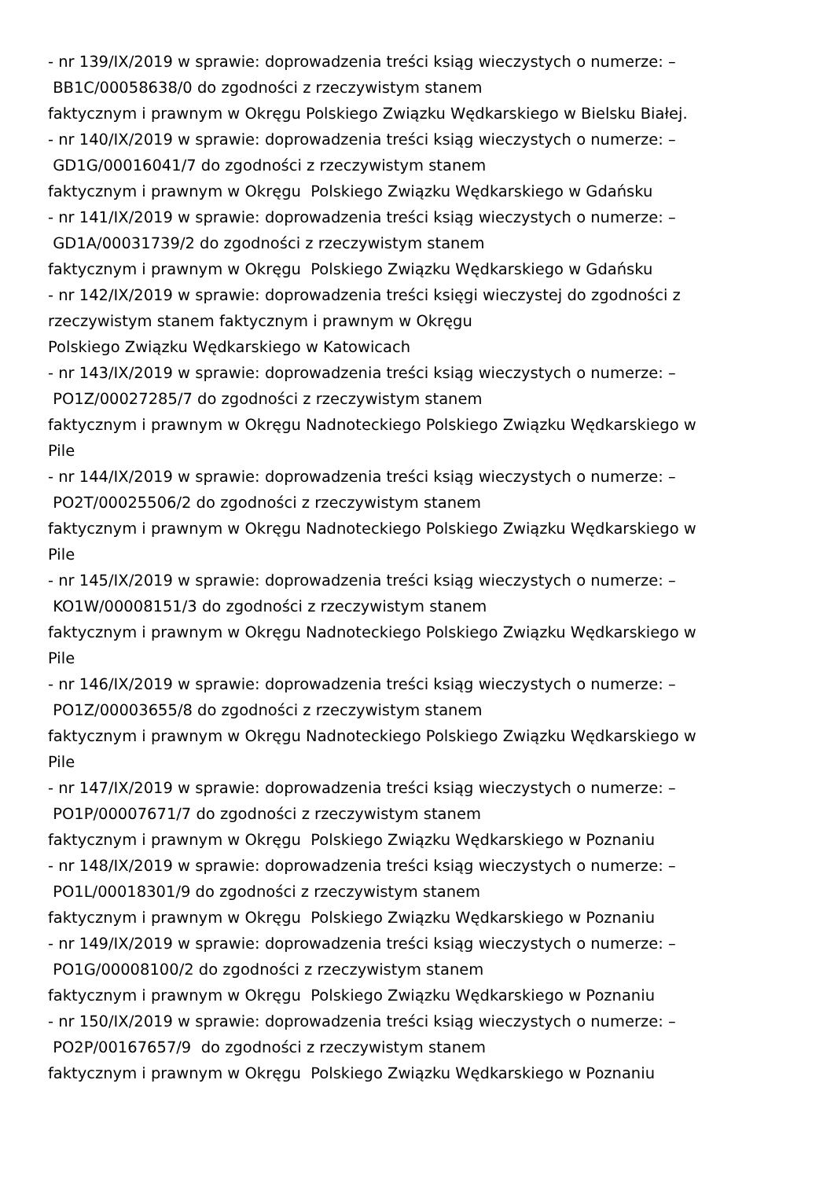- nr 139/IX/2019 w sprawie: doprowadzenia treści ksiąg wieczystych o numerze: –
BB1C/00058638/0 do zgodności z rzeczywistym stanem
faktycznym i prawnym w Okręgu Polskiego Związku Wędkarskiego w Bielsku Białej.
- nr 140/IX/2019 w sprawie: doprowadzenia treści ksiąg wieczystych o numerze: –
GD1G/00016041/7 do zgodności z rzeczywistym stanem
faktycznym i prawnym w Okręgu Polskiego Związku Wędkarskiego w Gdańsku
- nr 141/IX/2019 w sprawie: doprowadzenia treści ksiąg wieczystych o numerze: –
GD1A/00031739/2 do zgodności z rzeczywistym stanem
faktycznym i prawnym w Okręgu Polskiego Związku Wędkarskiego w Gdańsku
- nr 142/IX/2019 w sprawie: doprowadzenia treści księgi wieczystej do zgodności z
rzeczywistym stanem faktycznym i prawnym w Okręgu
Polskiego Związku Wędkarskiego w Katowicach
- nr 143/IX/2019 w sprawie: doprowadzenia treści ksiąg wieczystych o numerze: –
PO1Z/00027285/7 do zgodności z rzeczywistym stanem
faktycznym i prawnym w Okręgu Nadnoteckiego Polskiego Związku Wędkarskiego w
Pile
- nr 144/IX/2019 w sprawie: doprowadzenia treści ksiąg wieczystych o numerze: –
PO2T/00025506/2 do zgodności z rzeczywistym stanem
faktycznym i prawnym w Okręgu Nadnoteckiego Polskiego Związku Wędkarskiego w
Pile
- nr 145/IX/2019 w sprawie: doprowadzenia treści ksiąg wieczystych o numerze: –
KO1W/00008151/3 do zgodności z rzeczywistym stanem
faktycznym i prawnym w Okręgu Nadnoteckiego Polskiego Związku Wędkarskiego w
Pile
- nr 146/IX/2019 w sprawie: doprowadzenia treści ksiąg wieczystych o numerze: –
PO1Z/00003655/8 do zgodności z rzeczywistym stanem
faktycznym i prawnym w Okręgu Nadnoteckiego Polskiego Związku Wędkarskiego w
Pile
- nr 147/IX/2019 w sprawie: doprowadzenia treści ksiąg wieczystych o numerze: –
PO1P/00007671/7 do zgodności z rzeczywistym stanem
faktycznym i prawnym w Okręgu Polskiego Związku Wędkarskiego w Poznaniu
- nr 148/IX/2019 w sprawie: doprowadzenia treści ksiąg wieczystych o numerze: –
PO1L/00018301/9 do zgodności z rzeczywistym stanem
faktycznym i prawnym w Okręgu Polskiego Związku Wędkarskiego w Poznaniu
- nr 149/IX/2019 w sprawie: doprowadzenia treści ksiąg wieczystych o numerze: –
PO1G/00008100/2 do zgodności z rzeczywistym stanem
faktycznym i prawnym w Okręgu Polskiego Związku Wędkarskiego w Poznaniu
- nr 150/IX/2019 w sprawie: doprowadzenia treści ksiąg wieczystych o numerze: –
PO2P/00167657/9 do zgodności z rzeczywistym stanem
faktycznym i prawnym w Okręgu Polskiego Związku Wędkarskiego w Poznaniu